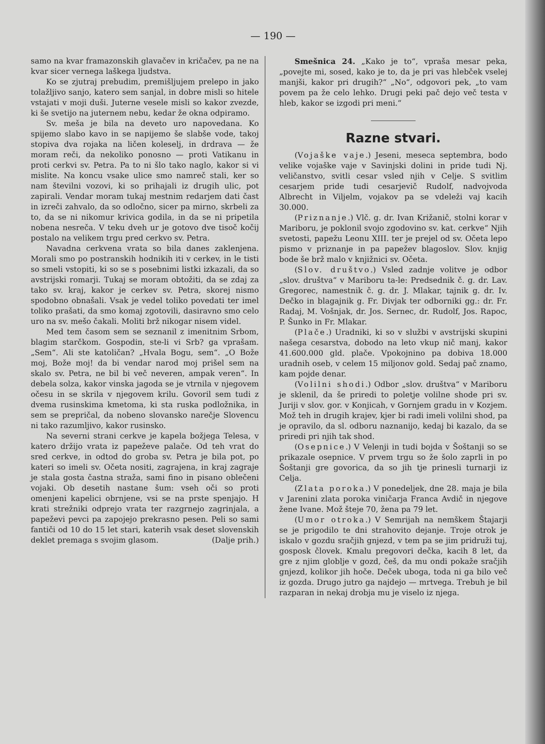— 190 —
samo na kvar framazonskih glavačev in kričačev, pa ne na kvar sicer vernega laškega ljudstva.
Ko se zjutraj prebudim, premišljujem prelepo in jako tolažljivo sanjo, katero sem sanjal, in dobre misli so hitele vstajati v moji duši. Juterne vesele misli so kakor zvezde, ki še svetijo na juternem nebu, kedar že okna odpiramo.
Sv. meša je bila na deveto uro napovedana. Ko spijemo slabo kavo in se napijemo še slabše vode, takoj stopiva dva rojaka na ličen koleselj, in drdrava — že moram reči, da nekoliko ponosno — proti Vatikanu in proti cerkvi sv. Petra. Pa to ni šlo tako naglo, kakor si vi mislite. Na koncu vsake ulice smo namreč stali, ker so nam številni vozovi, ki so prihajali iz drugih ulic, pot zapirali. Vendar moram tukaj mestnim redarjem dati čast in izreči zahvalo, da so odločno, sicer pa mirno, skrbeli za to, da se ni nikomur krivica godila, in da se ni pripetila nobena nesreča. V teku dveh ur je gotovo dve tisoč kočij postalo na velikem trgu pred cerkvo sv. Petra.
Navadna cerkvena vrata so bila danes zaklenjena. Morali smo po postranskih hodnikih iti v cerkev, in le tisti so smeli vstopiti, ki so se s posebnimi listki izkazali, da so avstrijski romarji. Tukaj se moram obtožiti, da se zdaj za tako sv. kraj, kakor je cerkev sv. Petra, skorej nismo spodobno obnašali. Vsak je vedel toliko povedati ter imel toliko prašati, da smo komaj zgotovili, dasiravno smo celo uro na sv. mešo čakali. Moliti brž nikogar nisem videl.
Med tem časom sem se seznanil z imenitnim Srbom, blagim starčkom. Gospodin, ste-li vi Srb? ga vprašam. „Sem“. Ali ste katoličan? „Hvala Bogu, sem“. „O Bože moj, Bože moj! da bi vendar narod moj prišel sem na skalo sv. Petra, ne bil bi več neveren, ampak veren“. In debela solza, kakor vinska jagoda se je vtrnila v njegovem očesu in se skrila v njegovem krilu. Govoril sem tudi z dvema rusinskima kmetoma, ki sta ruska podložnika, in sem se prepričal, da nobeno slovansko narečje Slovencu ni tako razumljivo, kakor rusinsko.
Na severni strani cerkve je kapela božjega Telesa, v katero držijo vrata iz papeževe palače. Od teh vrat do sred cerkve, in odtod do groba sv. Petra je bila pot, po kateri so imeli sv. Očeta nositi, zagrajena, in kraj zagraje je stala gosta častna straža, sami fino in pisano oblečeni vojaki. Ob desetih nastane šum: vseh oči so proti omenjeni kapelici obrnjene, vsi se na prste spenjajo. H krati strežniki odprejo vrata ter razgrnejo zagrinjala, a papeževi pevci pa zapojejo prekrasno pesen. Peli so sami fantiči od 10 do 15 let stari, katerih vsak deset slovenskih deklet premaga s svojim glasom. (Dalje prih.)
Smešnica 24. „Kako je to“, vpraša mesar peka, „povejte mi, sosed, kako je to, da je pri vas hlebček vselej manjši, kakor pri drugih?“ „No“, odgovori pek, „to vam povem pa že celo lehko. Drugi peki pač dejo več testa v hleb, kakor se izgodi pri meni.“
Razne stvari.
(Vojaške vaje.) Jeseni, meseca septembra, bodo velike vojaške vaje v Savinjski dolini in pride tudi Nj. veličanstvo, svitli cesar vsled njih v Celje. S svitlim cesarjem pride tudi cesarjevič Rudolf, nadvojvoda Albrecht in Viljelm, vojakov pa se vdeleži vaj kacih 30.000.
(Priznanje.) Vlč. g. dr. Ivan Križanič, stolni korar v Mariboru, je poklonil svojo zgodovino sv. kat. cerkve“ Njih svetosti, papežu Leonu XIII. ter je prejel od sv. Očeta lepo pismo v priznanje in pa papežev blagoslov. Slov. knjig bode še brž malo v knjižnici sv. Očeta.
(Slov. društvo.) Vsled zadnje volitve je odbor „slov. društva“ v Mariboru ta-le: Predsednik č. g. dr. Lav. Gregorec, namestnik č. g. dr. J. Mlakar, tajnik g. dr. Iv. Dečko in blagajnik g. Fr. Divjak ter odborniki gg.: dr. Fr. Radaj, M. Vošnjak, dr. Jos. Sernec, dr. Rudolf, Jos. Rapoc, P. Šunko in Fr. Mlakar.
(Plače.) Uradniki, ki so v službi v avstrijski skupini našega cesarstva, dobodo na leto vkup nič manj, kakor 41.600.000 gld. plače. Vpokojnino pa dobiva 18.000 uradnih oseb, v celem 15 miljonov gold. Sedaj pač znamo, kam pojde denar.
(Volilni shodi.) Odbor „slov. društva“ v Mariboru je sklenil, da še priredi to poletje volilne shode pri sv. Juriji v slov. gor. v Konjicah, v Gornjem gradu in v Kozjem. Mož teh in drugih krajev, kjer bi radi imeli volilni shod, pa je opravilo, da sl. odboru naznanijo, kedaj bi kazalo, da se priredi pri njih tak shod.
(Osepnice.) V Velenji in tudi bojda v Šoštanji so se prikazale osepnice. V prvem trgu so že šolo zaprli in po Šoštanji gre govorica, da so jih tje prinesli turnarji iz Celja.
(Zlata poroka.) V ponedeljek, dne 28. maja je bila v Jarenini zlata poroka viničarja Franca Avdič in njegove žene Ivane. Mož šteje 70, žena pa 79 let.
(Umor otroka.) V Semrijah na nemškem Štajarji se je prigodilo te dni strahovito dejanje. Troje otrok je iskalo v gozdu sračjih gnjezd, v tem pa se jim pridruži tuj, gosposk človek. Kmalu pregovori dečka, kacih 8 let, da gre z njim globlje v gozd, češ, da mu ondi pokaže sračjih gnjezd, kolikor jih hoče. Deček uboga, toda ni ga bilo več iz gozda. Drugo jutro ga najdejo — mrtvega. Trebuh je bil razparan in nekaj drobja mu je viselo iz njega.